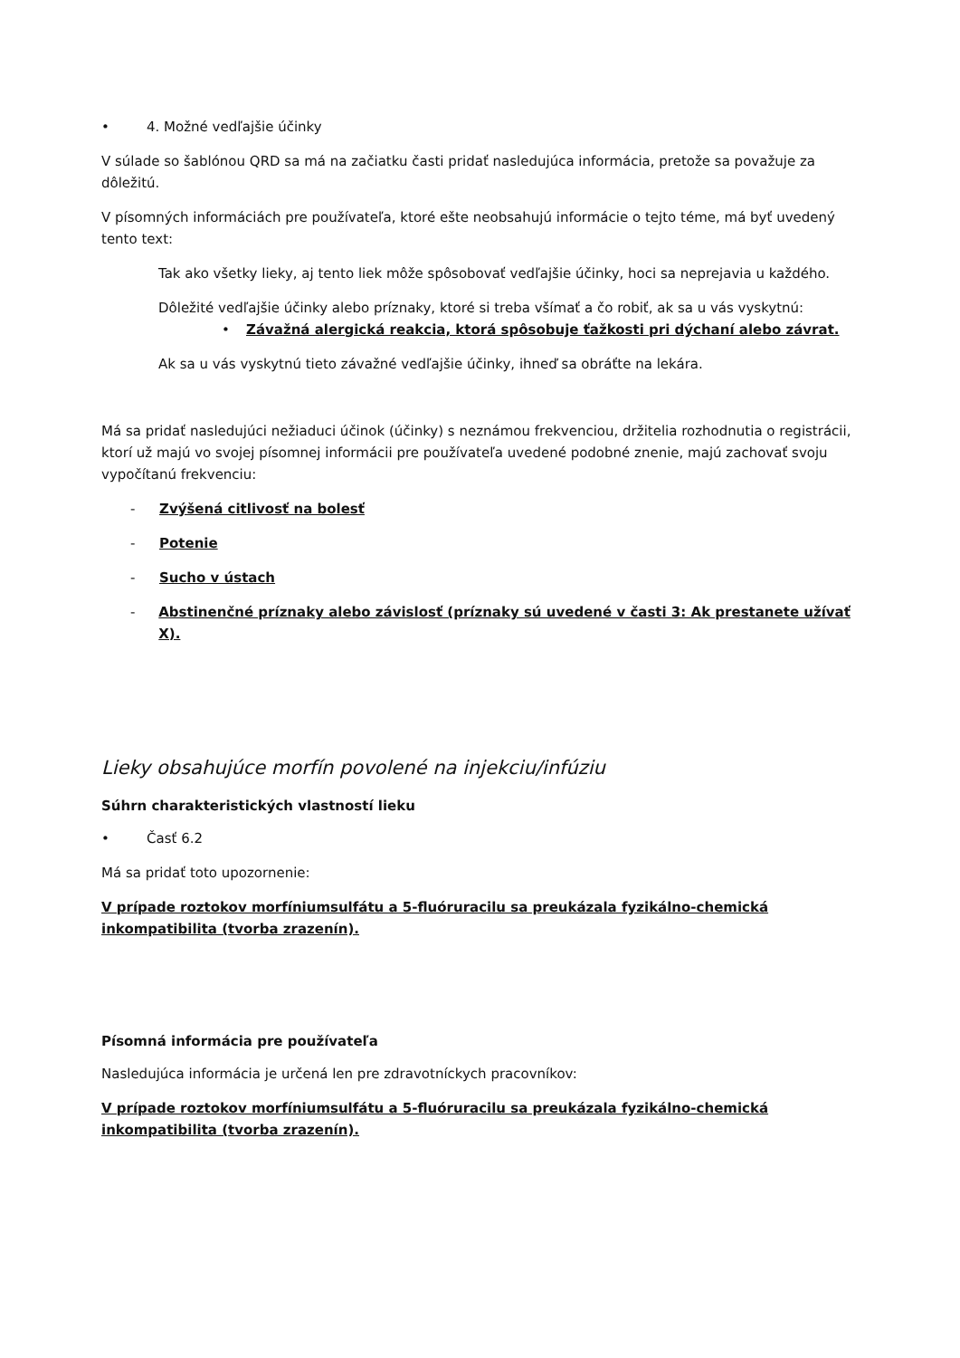• 4. Možné vedľajšie účinky
V súlade so šablónou QRD sa má na začiatku časti pridať nasledujúca informácia, pretože sa považuje za dôležitú.
V písomných informáciách pre používateľa, ktoré ešte neobsahujú informácie o tejto téme, má byť uvedený tento text:
Tak ako všetky lieky, aj tento liek môže spôsobovať vedľajšie účinky, hoci sa neprejavia u každého.
Dôležité vedľajšie účinky alebo príznaky, ktoré si treba všímať a čo robiť, ak sa u vás vyskytnú:
• Závažná alergická reakcia, ktorá spôsobuje ťažkosti pri dýchaní alebo závrat.
Ak sa u vás vyskytnú tieto závažné vedľajšie účinky, ihneď sa obráťte na lekára.
Má sa pridať nasledujúci nežiaduci účinok (účinky) s neznámou frekvenciou, držitelia rozhodnutia o registrácii, ktorí už majú vo svojej písomnej informácii pre používateľa uvedené podobné znenie, majú zachovať svoju vypočítanú frekvenciu:
- Zvýšená citlivosť na bolesť
- Potenie
- Sucho v ústach
- Abstinenčné príznaky alebo závislosť (príznaky sú uvedené v časti 3: Ak prestanete užívať X).
Lieky obsahujúce morfín povolené na injekciu/infúziu
Súhrn charakteristických vlastností lieku
• Časť 6.2
Má sa pridať toto upozornenie:
V prípade roztokov morfíniumsulfátu a 5-fluóruracilu sa preukázala fyzikálno-chemická inkompatibilita (tvorba zrazenín).
Písomná informácia pre používateľa
Nasledujúca informácia je určená len pre zdravotníckych pracovníkov:
V prípade roztokov morfíniumsulfátu a 5-fluóruracilu sa preukázala fyzikálno-chemická inkompatibilita (tvorba zrazenín).